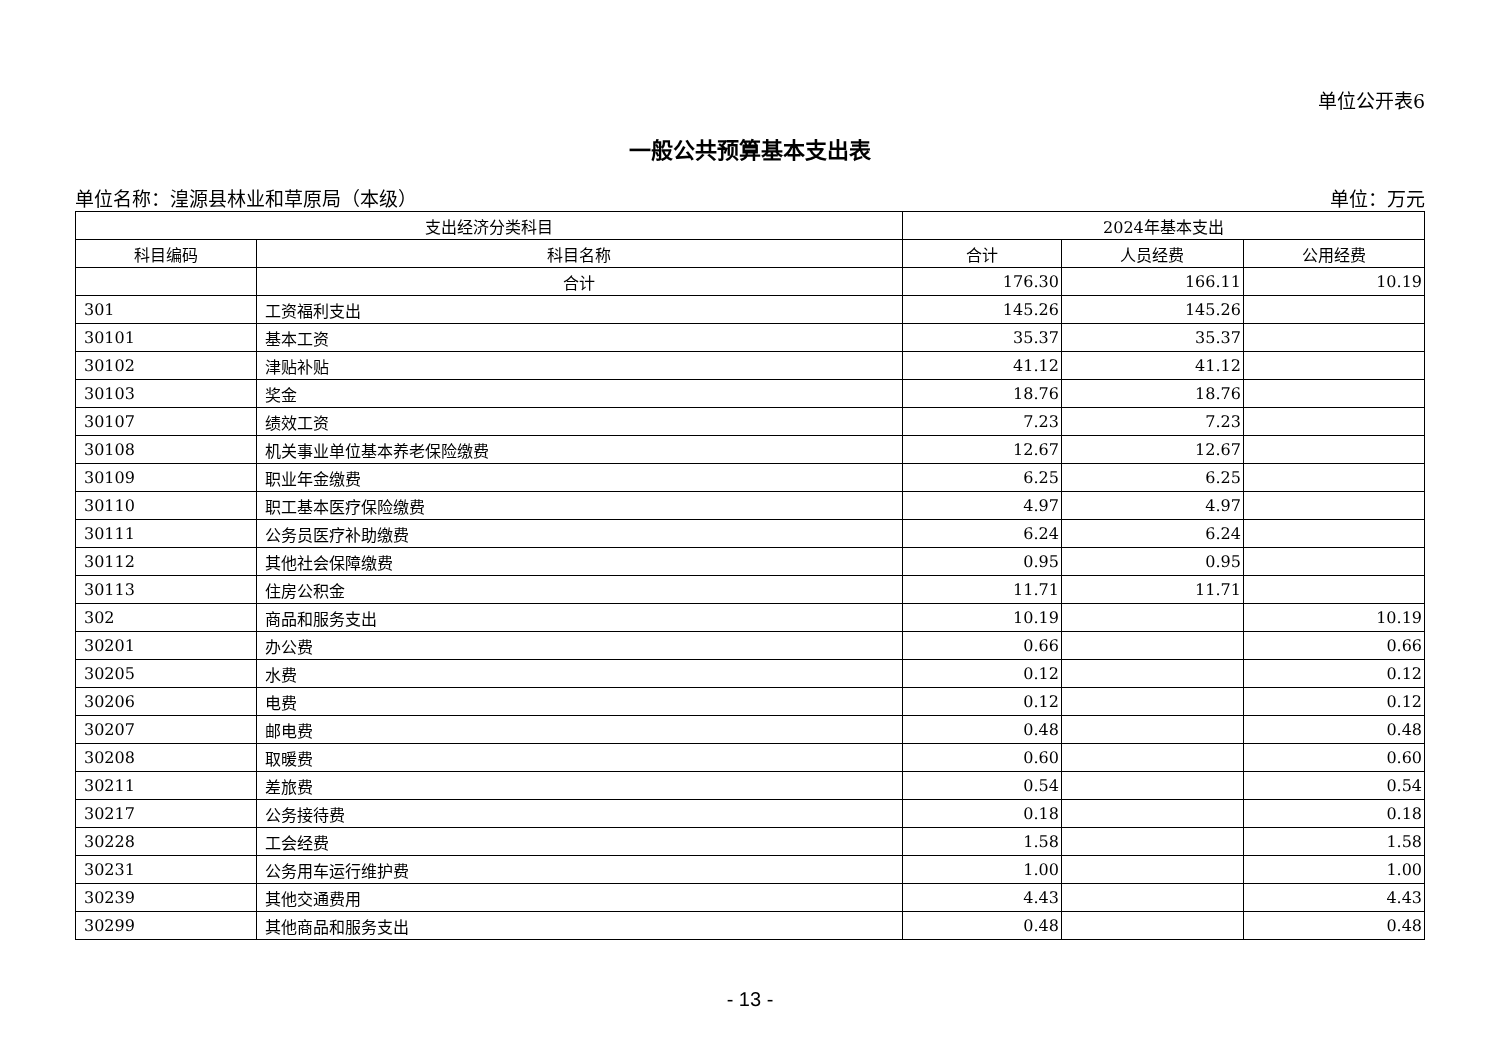单位公开表6
一般公共预算基本支出表
单位名称：湟源县林业和草原局（本级） 单位：万元
| 支出经济分类科目 | | 2024年基本支出 | | |
| --- | --- | --- | --- | --- |
| 科目编码 | 科目名称 | 合计 | 人员经费 | 公用经费 |
| | 合计 | 176.30 | 166.11 | 10.19 |
| 301 | 工资福利支出 | 145.26 | 145.26 | |
| 30101 | 基本工资 | 35.37 | 35.37 | |
| 30102 | 津贴补贴 | 41.12 | 41.12 | |
| 30103 | 奖金 | 18.76 | 18.76 | |
| 30107 | 绩效工资 | 7.23 | 7.23 | |
| 30108 | 机关事业单位基本养老保险缴费 | 12.67 | 12.67 | |
| 30109 | 职业年金缴费 | 6.25 | 6.25 | |
| 30110 | 职工基本医疗保险缴费 | 4.97 | 4.97 | |
| 30111 | 公务员医疗补助缴费 | 6.24 | 6.24 | |
| 30112 | 其他社会保障缴费 | 0.95 | 0.95 | |
| 30113 | 住房公积金 | 11.71 | 11.71 | |
| 302 | 商品和服务支出 | 10.19 | | 10.19 |
| 30201 | 办公费 | 0.66 | | 0.66 |
| 30205 | 水费 | 0.12 | | 0.12 |
| 30206 | 电费 | 0.12 | | 0.12 |
| 30207 | 邮电费 | 0.48 | | 0.48 |
| 30208 | 取暖费 | 0.60 | | 0.60 |
| 30211 | 差旅费 | 0.54 | | 0.54 |
| 30217 | 公务接待费 | 0.18 | | 0.18 |
| 30228 | 工会经费 | 1.58 | | 1.58 |
| 30231 | 公务用车运行维护费 | 1.00 | | 1.00 |
| 30239 | 其他交通费用 | 4.43 | | 4.43 |
| 30299 | 其他商品和服务支出 | 0.48 | | 0.48 |
- 13 -